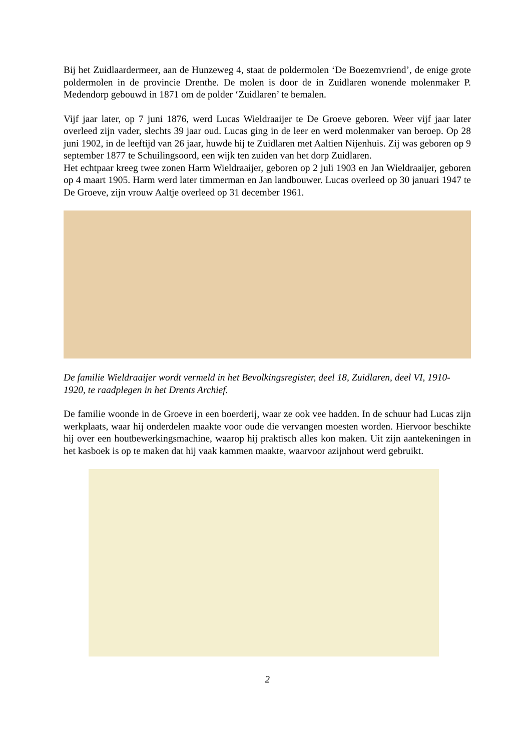Bij het Zuidlaardermeer, aan de Hunzeweg 4, staat de poldermolen ‘De Boezemvriend’, de enige grote poldermolen in de provincie Drenthe. De molen is door de in Zuidlaren wonende molenmaker P. Medendorp gebouwd in 1871 om de polder ‘Zuidlaren’ te bemalen.
Vijf jaar later, op 7 juni 1876, werd Lucas Wieldraaijer te De Groeve geboren. Weer vijf jaar later overleed zijn vader, slechts 39 jaar oud. Lucas ging in de leer en werd molenmaker van beroep. Op 28 juni 1902, in de leeftijd van 26 jaar, huwde hij te Zuidlaren met Aaltien Nijenhuis. Zij was geboren op 9 september 1877 te Schuilingsoord, een wijk ten zuiden van het dorp Zuidlaren.
Het echtpaar kreeg twee zonen Harm Wieldraaijer, geboren op 2 juli 1903 en Jan Wieldraaijer, geboren op 4 maart 1905. Harm werd later timmerman en Jan landbouwer. Lucas overleed op 30 januari 1947 te De Groeve, zijn vrouw Aaltje overleed op 31 december 1961.
De familie Wieldraaijer wordt vermeld in het Bevolkingsregister, deel 18, Zuidlaren, deel VI, 1910-1920, te raadplegen in het Drents Archief.
De familie woonde in de Groeve in een boerderij, waar ze ook vee hadden. In de schuur had Lucas zijn werkplaats, waar hij onderdelen maakte voor oude die vervangen moesten worden. Hiervoor beschikte hij over een houtbewerkingsmachine, waarop hij praktisch alles kon maken. Uit zijn aantekeningen in het kasboek is op te maken dat hij vaak kammen maakte, waarvoor azijnhout werd gebruikt.
2